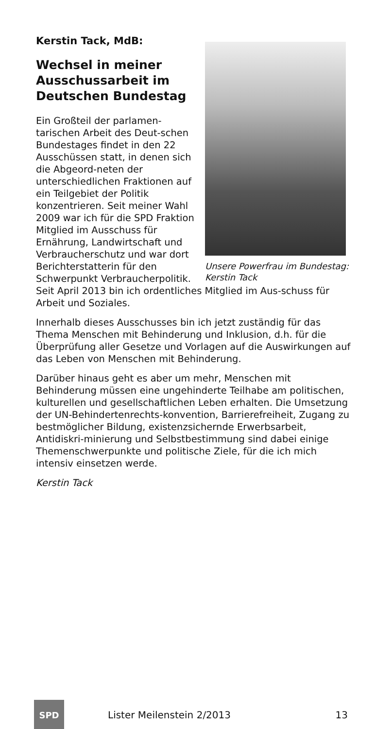Kerstin Tack, MdB:
Wechsel in meiner Ausschussarbeit im Deutschen Bundestag
Unsere Powerfrau im Bundestag: Kerstin Tack
Ein Großteil der parlamen-tarischen Arbeit des Deut-schen Bundestages findet in den 22 Ausschüssen statt, in denen sich die Abgeord-neten der unterschiedlichen Fraktionen auf ein Teilgebiet der Politik konzentrieren. Seit meiner Wahl 2009 war ich für die SPD Fraktion Mitglied im Ausschuss für Ernährung, Landwirtschaft und Verbraucherschutz und war dort Berichterstatterin für den Schwerpunkt Verbraucherpolitik.
Seit April 2013 bin ich ordentliches Mitglied im Aus-schuss für Arbeit und Soziales.
Innerhalb dieses Ausschusses bin ich jetzt zuständig für das Thema Menschen mit Behinderung und Inklusion, d.h. für die Überprüfung aller Gesetze und Vorlagen auf die Auswirkungen auf das Leben von Menschen mit Behinderung.
Darüber hinaus geht es aber um mehr, Menschen mit Behinderung müssen eine ungehinderte Teilhabe am politischen, kulturellen und gesellschaftlichen Leben erhalten. Die Umsetzung der UN-Behindertenrechts-konvention, Barrierefreiheit, Zugang zu bestmöglicher Bildung, existenzsichernde Erwerbsarbeit, Antidiskri-minierung und Selbstbestimmung sind dabei einige Themenschwerpunkte und politische Ziele, für die ich mich intensiv einsetzen werde.
Kerstin Tack
SPD
Lister Meilenstein 2/2013 13